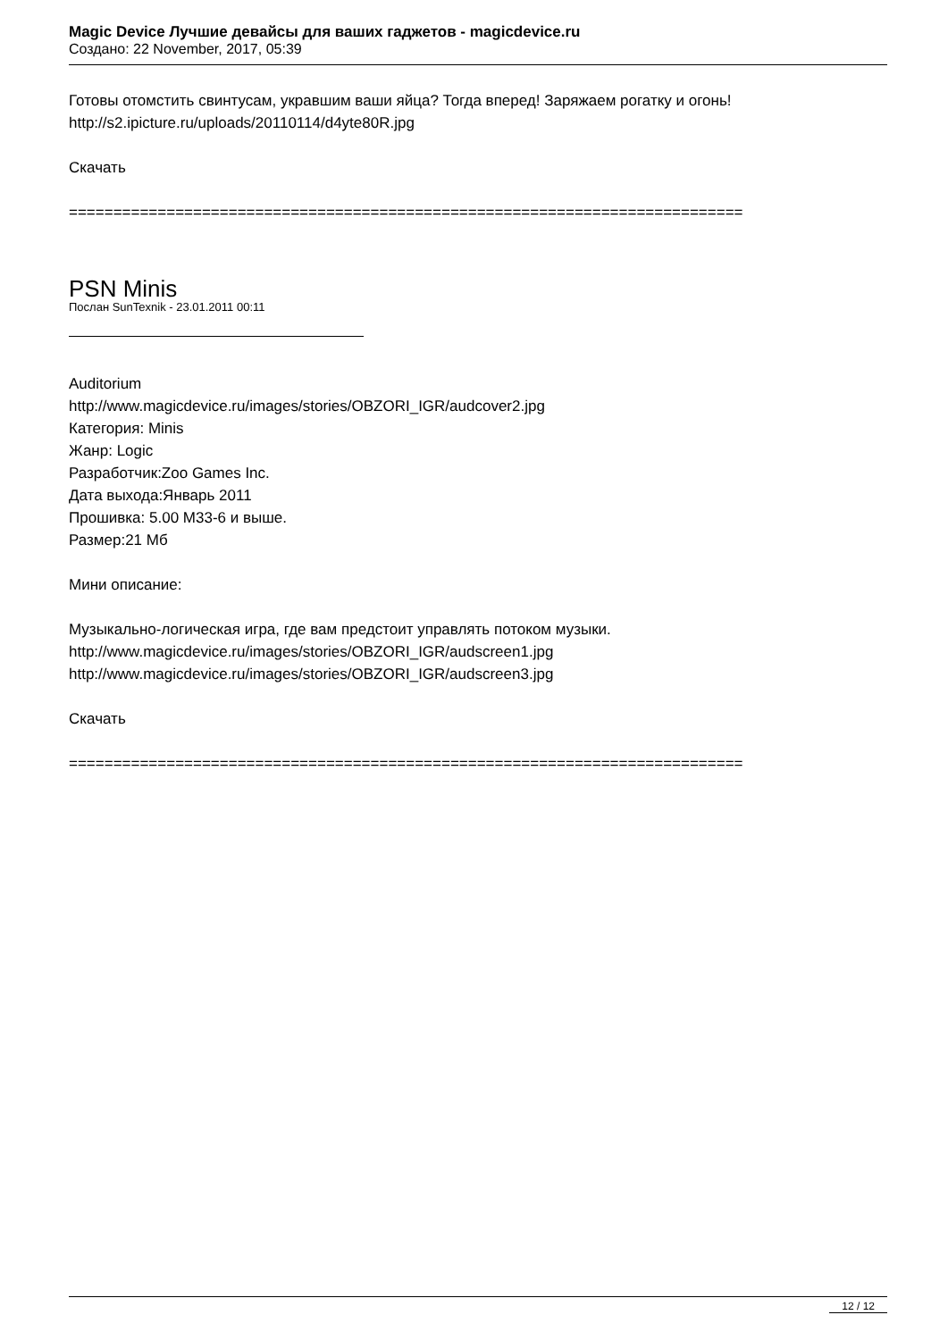Magic Device Лучшие девайсы для ваших гаджетов - magicdevice.ru
Создано: 22 November, 2017, 05:39
Готовы отомстить свинтусам, укравшим ваши яйца? Тогда вперед! Заряжаем рогатку и огонь!
http://s2.ipicture.ru/uploads/20110114/d4yte80R.jpg
Скачать
============================================================================
PSN Minis
Послан SunTexnik - 23.01.2011 00:11
Auditorium
http://www.magicdevice.ru/images/stories/OBZORI_IGR/audcover2.jpg
Категория: Minis
Жанр: Logic
Разработчик:Zoo Games Inc.
Дата выхода:Январь 2011
Прошивка: 5.00 M33-6 и выше.
Размер:21 Мб
Мини описание:
Музыкально-логическая игра, где вам предстоит управлять потоком музыки.
http://www.magicdevice.ru/images/stories/OBZORI_IGR/audscreen1.jpg
http://www.magicdevice.ru/images/stories/OBZORI_IGR/audscreen3.jpg
Скачать
============================================================================
12 / 12